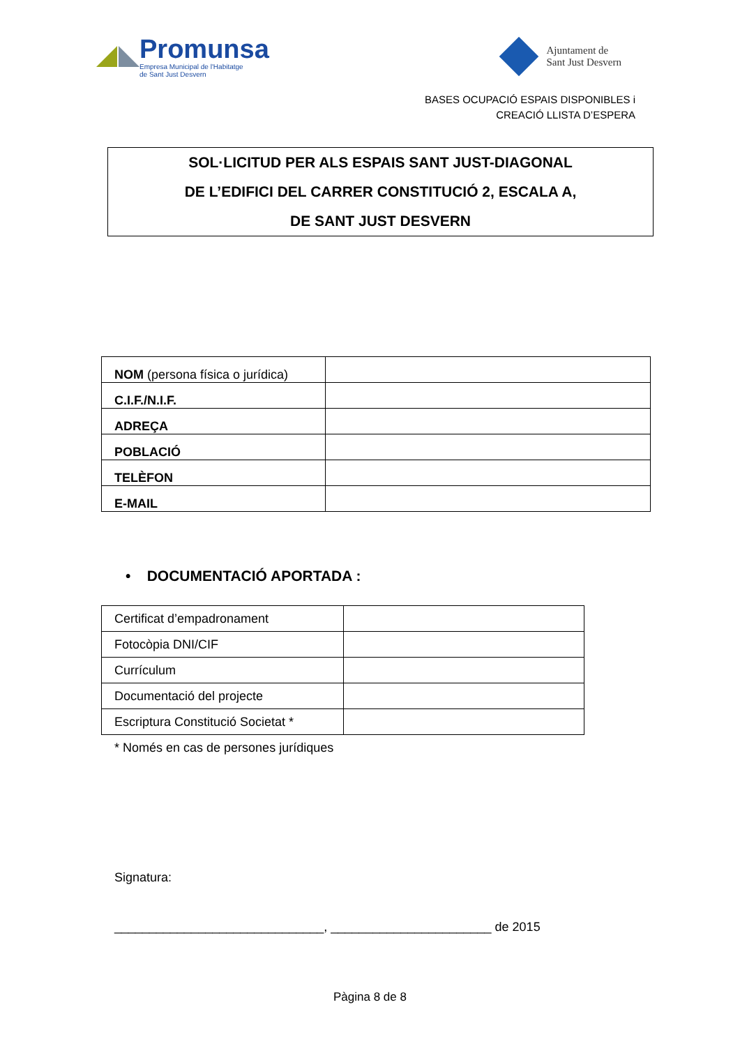Promunsa
Empresa Municipal de l'Habitatge
de Sant Just Desvern
Ajuntament de
Sant Just Desvern
BASES OCUPACIÓ ESPAIS DISPONIBLES i
CREACIÓ LLISTA D’ESPERA
SOL·LICITUD PER ALS ESPAIS SANT JUST-DIAGONAL
DE L’EDIFICI DEL CARRER CONSTITUCIÓ 2, ESCALA A,
DE SANT JUST DESVERN
| NOM (persona física o jurídica) | |
| C.I.F./N.I.F. | |
| ADREÇA | |
| POBLACIÓ | |
| TELÈFON | |
| E-MAIL | |
• DOCUMENTACIÓ APORTADA :
| Certificat d’empadronament | |
| Fotocòpia DNI/CIF | |
| Currículum | |
| Documentació del projecte | |
| Escriptura Constitució Societat * | |
* Només en cas de persones jurídiques
Signatura:
______________________________, _______________________ de 2015
Pàgina 8 de 8